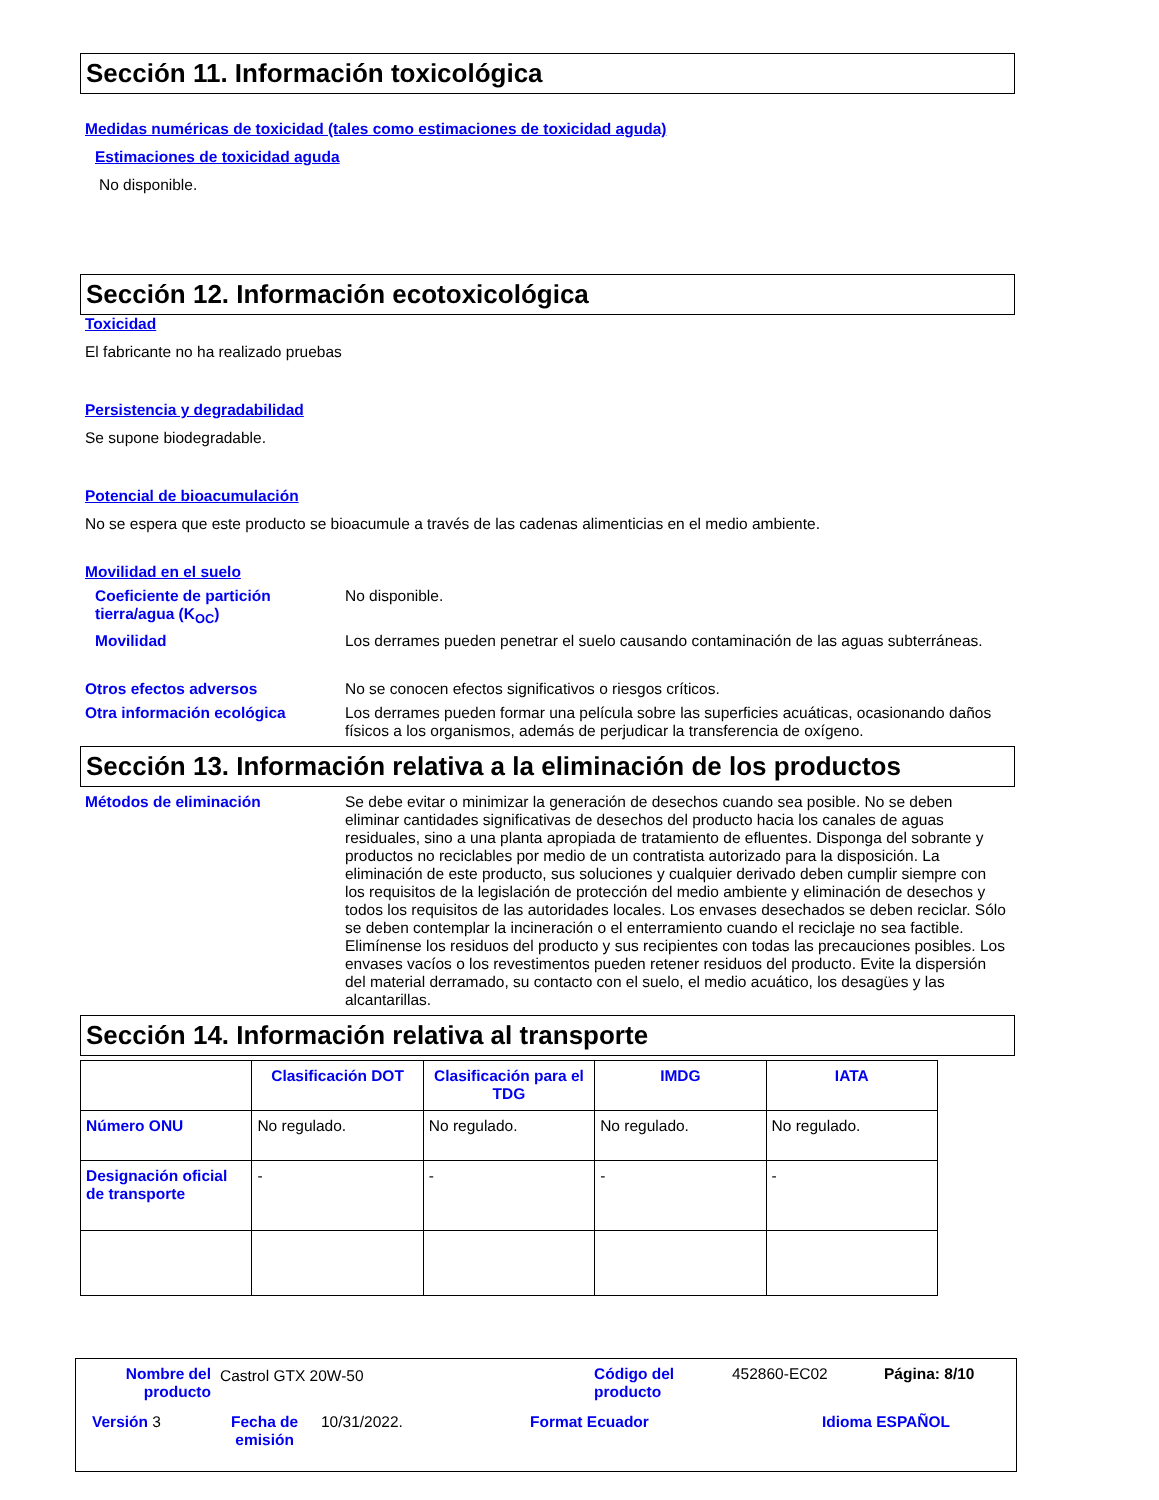Sección 11. Información toxicológica
Medidas numéricas de toxicidad (tales como estimaciones de toxicidad aguda)
Estimaciones de toxicidad aguda
No disponible.
Sección 12. Información ecotoxicológica
Toxicidad
El fabricante no ha realizado pruebas
Persistencia y degradabilidad
Se supone biodegradable.
Potencial de bioacumulación
No se espera que este producto se bioacumule a través de las cadenas alimenticias en el medio ambiente.
Movilidad en el suelo
Coeficiente de partición tierra/agua (K<sub>OC</sub>)
No disponible.
Movilidad Los derrames pueden penetrar el suelo causando contaminación de las aguas subterráneas.
Otros efectos adversos No se conocen efectos significativos o riesgos críticos.
Otra información ecológica Los derrames pueden formar una película sobre las superficies acuáticas, ocasionando daños físicos a los organismos, además de perjudicar la transferencia de oxígeno.
Sección 13. Información relativa a la eliminación de los productos
Métodos de eliminación Se debe evitar o minimizar la generación de desechos cuando sea posible. No se deben eliminar cantidades significativas de desechos del producto hacia los canales de aguas residuales, sino a una planta apropiada de tratamiento de efluentes. Disponga del sobrante y productos no reciclables por medio de un contratista autorizado para la disposición. La eliminación de este producto, sus soluciones y cualquier derivado deben cumplir siempre con los requisitos de la legislación de protección del medio ambiente y eliminación de desechos y todos los requisitos de las autoridades locales. Los envases desechados se deben reciclar. Sólo se deben contemplar la incineración o el enterramiento cuando el reciclaje no sea factible. Elimínense los residuos del producto y sus recipientes con todas las precauciones posibles. Los envases vacíos o los revestimentos pueden retener residuos del producto. Evite la dispersión del material derramado, su contacto con el suelo, el medio acuático, los desagües y las alcantarillas.
Sección 14. Información relativa al transporte
| | Clasificación DOT | Clasificación para el TDG | IMDG | IATA |
| --- | --- | --- | --- | --- |
| Número ONU | No regulado. | No regulado. | No regulado. | No regulado. |
| Designación oficial de transporte | - | - | - | - |
Nombre del producto Castrol GTX 20W-50 Código del
producto
452860-EC02 Página: 8/10
Versión 3 Fecha de
emisión
10/31/2022. Format Ecuador Idioma ESPAÑOL